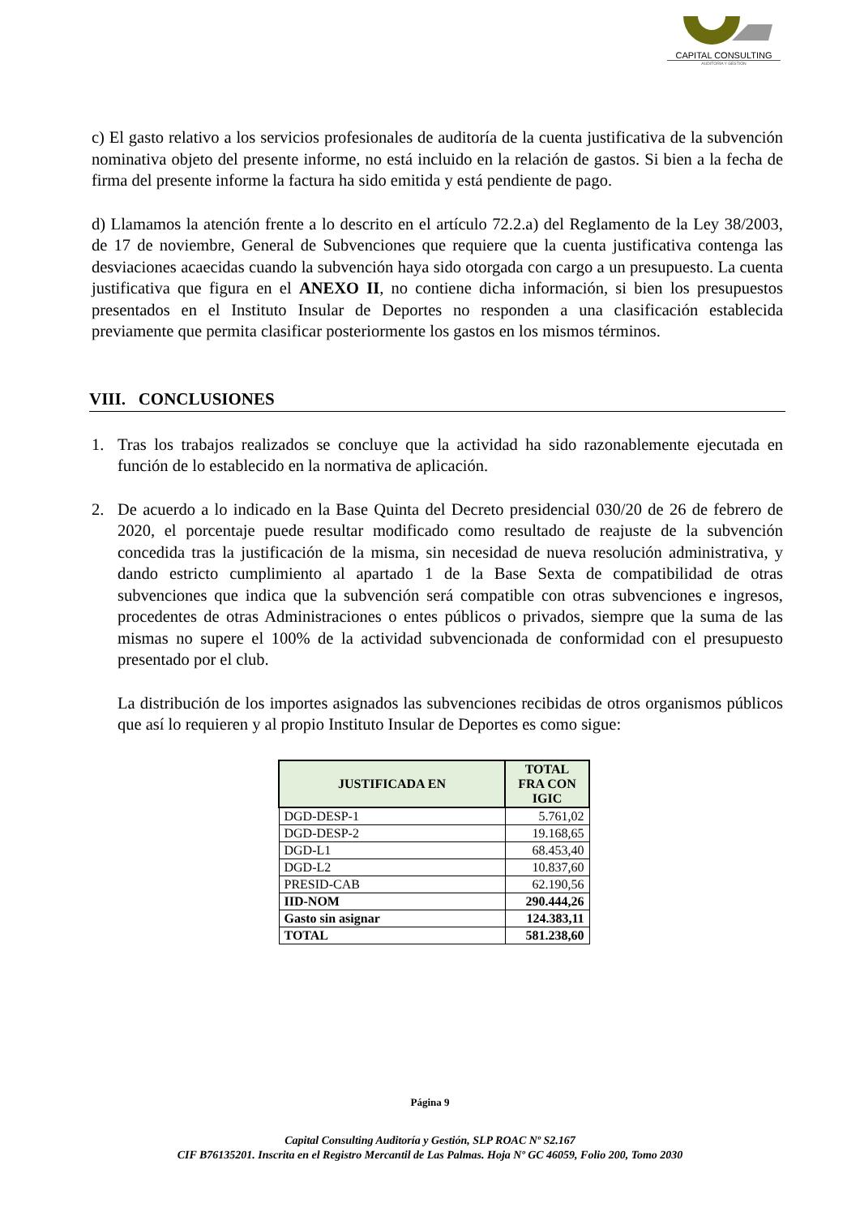CAPITAL CONSULTING
AUDITORÍA Y GESTIÓN
c) El gasto relativo a los servicios profesionales de auditoría de la cuenta justificativa de la subvención nominativa objeto del presente informe, no está incluido en la relación de gastos. Si bien a la fecha de firma del presente informe la factura ha sido emitida y está pendiente de pago.
d) Llamamos la atención frente a lo descrito en el artículo 72.2.a) del Reglamento de la Ley 38/2003, de 17 de noviembre, General de Subvenciones que requiere que la cuenta justificativa contenga las desviaciones acaecidas cuando la subvención haya sido otorgada con cargo a un presupuesto. La cuenta justificativa que figura en el ANEXO II, no contiene dicha información, si bien los presupuestos presentados en el Instituto Insular de Deportes no responden a una clasificación establecida previamente que permita clasificar posteriormente los gastos en los mismos términos.
VIII. CONCLUSIONES
1. Tras los trabajos realizados se concluye que la actividad ha sido razonablemente ejecutada en función de lo establecido en la normativa de aplicación.
2. De acuerdo a lo indicado en la Base Quinta del Decreto presidencial 030/20 de 26 de febrero de 2020, el porcentaje puede resultar modificado como resultado de reajuste de la subvención concedida tras la justificación de la misma, sin necesidad de nueva resolución administrativa, y dando estricto cumplimiento al apartado 1 de la Base Sexta de compatibilidad de otras subvenciones que indica que la subvención será compatible con otras subvenciones e ingresos, procedentes de otras Administraciones o entes públicos o privados, siempre que la suma de las mismas no supere el 100% de la actividad subvencionada de conformidad con el presupuesto presentado por el club.
La distribución de los importes asignados las subvenciones recibidas de otros organismos públicos que así lo requieren y al propio Instituto Insular de Deportes es como sigue:
| JUSTIFICADA EN | TOTAL FRA CON IGIC |
| --- | --- |
| DGD-DESP-1 | 5.761,02 |
| DGD-DESP-2 | 19.168,65 |
| DGD-L1 | 68.453,40 |
| DGD-L2 | 10.837,60 |
| PRESID-CAB | 62.190,56 |
| IID-NOM | 290.444,26 |
| Gasto sin asignar | 124.383,11 |
| TOTAL | 581.238,60 |
Página 9
Capital Consulting Auditoría y Gestión, SLP ROAC Nº S2.167
CIF B76135201. Inscrita en el Registro Mercantil de Las Palmas. Hoja Nº GC 46059, Folio 200, Tomo 2030